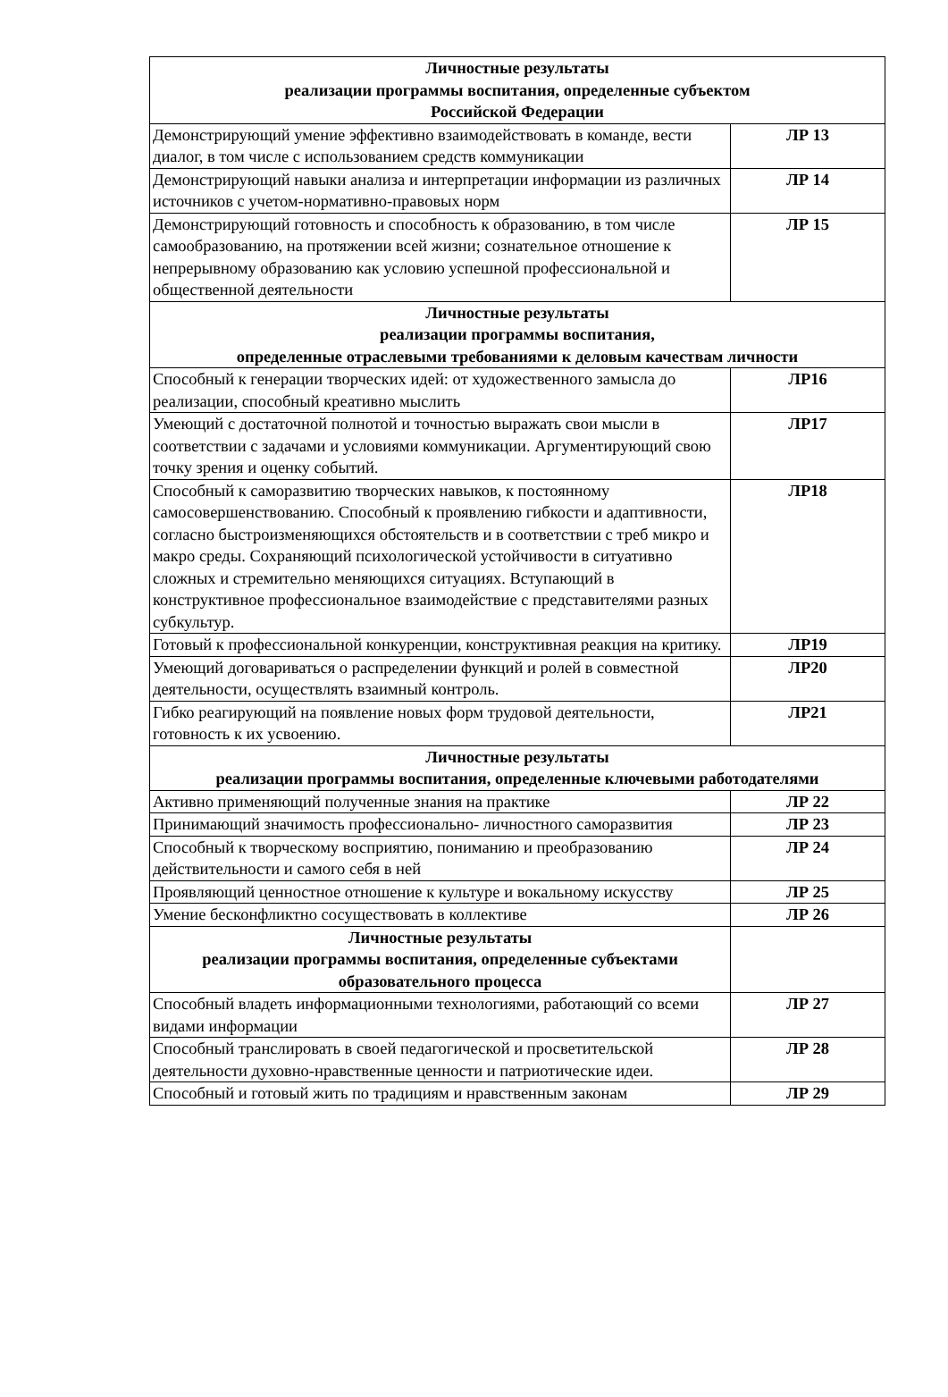| Личностные результаты реализации программы воспитания, определенные субъектом Российской Федерации | |
| --- | --- |
| Демонстрирующий умение эффективно взаимодействовать в команде, вести диалог, в том числе с использованием средств коммуникации | ЛР 13 |
| Демонстрирующий навыки анализа и интерпретации информации из различных источников с учетом-нормативно-правовых норм | ЛР 14 |
| Демонстрирующий готовность и способность к образованию, в том числе самообразованию, на протяжении всей жизни; сознательное отношение к непрерывному образованию как условию успешной профессиональной и общественной деятельности | ЛР 15 |
| Личностные результаты реализации программы воспитания, определенные отраслевыми требованиями к деловым качествам личности | |
| Способный к генерации творческих идей: от художественного замысла до реализации, способный креативно мыслить | ЛР16 |
| Умеющий с достаточной полнотой и точностью выражать свои мысли в соответствии с задачами и условиями коммуникации. Аргументирующий свою точку зрения и оценку событий. | ЛР17 |
| Способный к саморазвитию творческих навыков, к постоянному самосовершенствованию. Способный к проявлению гибкости и адаптивности, согласно быстроизменяющихся обстоятельств и в соответствии с треб микро и макро среды. Сохраняющий психологической устойчивости в ситуативно сложных и стремительно меняющихся ситуациях. Вступающий в конструктивное профессиональное взаимодействие с представителями разных субкультур. | ЛР18 |
| Готовый к профессиональной конкуренции, конструктивная реакция на критику. | ЛР19 |
| Умеющий договариваться о распределении функций и ролей в совместной деятельности, осуществлять взаимный контроль. | ЛР20 |
| Гибко реагирующий на появление новых форм трудовой деятельности, готовность к их усвоению. | ЛР21 |
| Личностные результаты реализации программы воспитания, определенные ключевыми работодателями | |
| Активно применяющий полученные знания на практике | ЛР 22 |
| Принимающий значимость профессионально- личностного саморазвития | ЛР 23 |
| Способный к творческому восприятию, пониманию и преобразованию действительности и самого себя в ней | ЛР 24 |
| Проявляющий ценностное отношение к культуре и вокальному искусству | ЛР 25 |
| Умение бесконфликтно сосуществовать в коллективе | ЛР 26 |
| Личностные результаты реализации программы воспитания, определенные субъектами образовательного процесса | |
| Способный владеть информационными технологиями, работающий со всеми видами информации | ЛР 27 |
| Способный транслировать в своей педагогической и просветительской деятельности духовно-нравственные ценности и патриотические идеи. | ЛР 28 |
| Способный и готовый жить по традициям и нравственным законам | ЛР 29 |